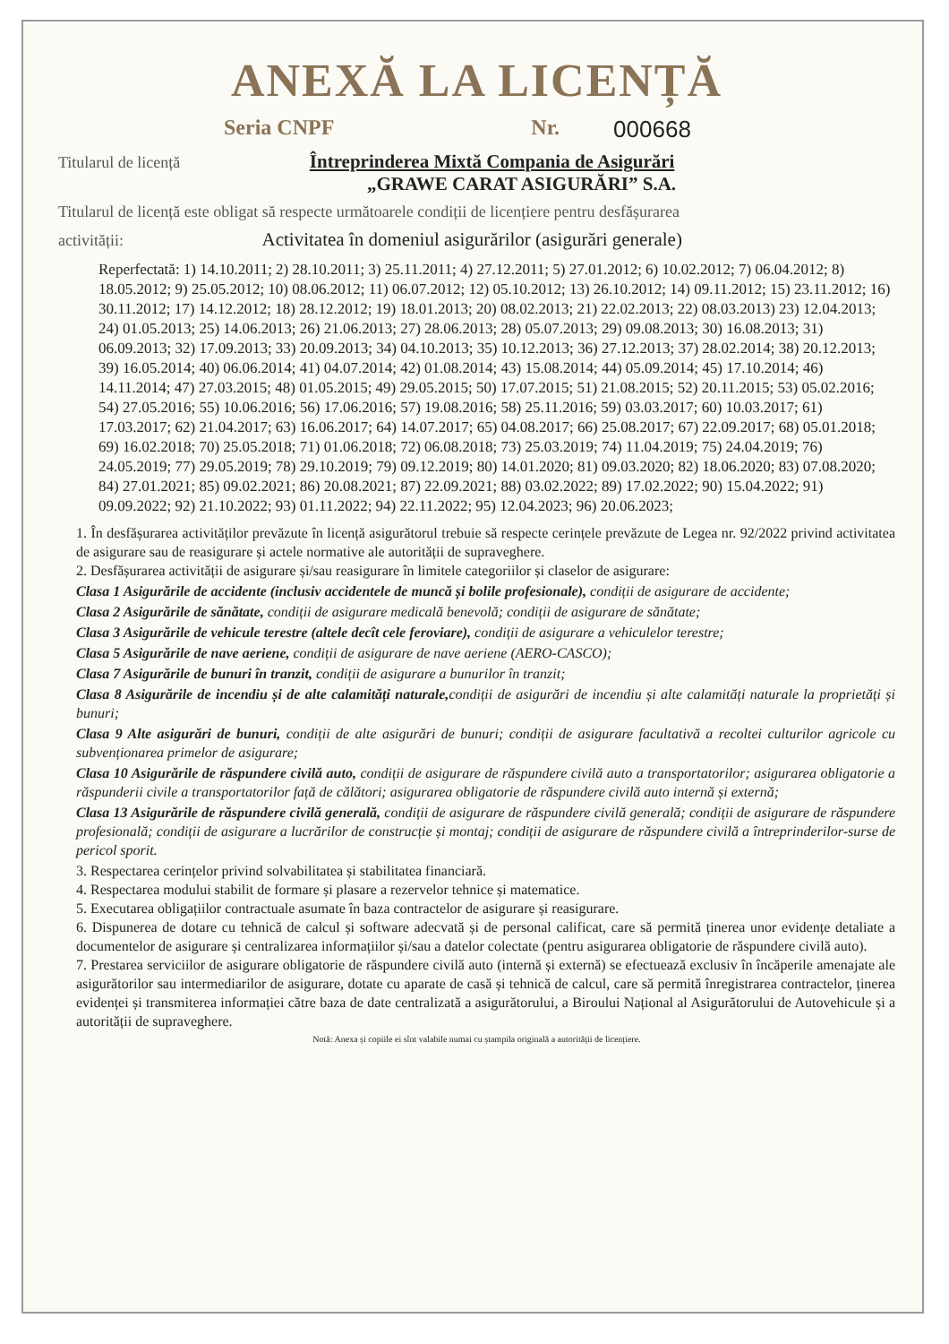ANEXĂ LA LICENȚĂ
Seria CNPF Nr. 000668
Titularul de licență Întreprinderea Mixtă Compania de Asigurări
„GRAWE CARAT ASIGURĂRI” S.A.
Titularul de licență este obligat să respecte următoarele condiții de licențiere pentru desfășurarea
activității: Activitatea în domeniul asigurărilor (asigurări generale)
Reperfectată: 1) 14.10.2011; 2) 28.10.2011; 3) 25.11.2011; 4) 27.12.2011; 5) 27.01.2012; 6) 10.02.2012; 7) 06.04.2012; 8) 18.05.2012; 9) 25.05.2012; 10) 08.06.2012; 11) 06.07.2012; 12) 05.10.2012; 13) 26.10.2012; 14) 09.11.2012; 15) 23.11.2012; 16) 30.11.2012; 17) 14.12.2012; 18) 28.12.2012; 19) 18.01.2013; 20) 08.02.2013; 21) 22.02.2013; 22) 08.03.2013) 23) 12.04.2013; 24) 01.05.2013; 25) 14.06.2013; 26) 21.06.2013; 27) 28.06.2013; 28) 05.07.2013; 29) 09.08.2013; 30) 16.08.2013; 31) 06.09.2013; 32) 17.09.2013; 33) 20.09.2013; 34) 04.10.2013; 35) 10.12.2013; 36) 27.12.2013; 37) 28.02.2014; 38) 20.12.2013; 39) 16.05.2014; 40) 06.06.2014; 41) 04.07.2014; 42) 01.08.2014; 43) 15.08.2014; 44) 05.09.2014; 45) 17.10.2014; 46) 14.11.2014; 47) 27.03.2015; 48) 01.05.2015; 49) 29.05.2015; 50) 17.07.2015; 51) 21.08.2015; 52) 20.11.2015; 53) 05.02.2016; 54) 27.05.2016; 55) 10.06.2016; 56) 17.06.2016; 57) 19.08.2016; 58) 25.11.2016; 59) 03.03.2017; 60) 10.03.2017; 61) 17.03.2017; 62) 21.04.2017; 63) 16.06.2017; 64) 14.07.2017; 65) 04.08.2017; 66) 25.08.2017; 67) 22.09.2017; 68) 05.01.2018; 69) 16.02.2018; 70) 25.05.2018; 71) 01.06.2018; 72) 06.08.2018; 73) 25.03.2019; 74) 11.04.2019; 75) 24.04.2019; 76) 24.05.2019; 77) 29.05.2019; 78) 29.10.2019; 79) 09.12.2019; 80) 14.01.2020; 81) 09.03.2020; 82) 18.06.2020; 83) 07.08.2020; 84) 27.01.2021; 85) 09.02.2021; 86) 20.08.2021; 87) 22.09.2021; 88) 03.02.2022; 89) 17.02.2022; 90) 15.04.2022; 91) 09.09.2022; 92) 21.10.2022; 93) 01.11.2022; 94) 22.11.2022; 95) 12.04.2023; 96) 20.06.2023;
1. În desfășurarea activităților prevăzute în licență asigurătorul trebuie să respecte cerințele prevăzute de Legea nr. 92/2022 privind activitatea de asigurare sau de reasigurare și actele normative ale autorității de supraveghere.
2. Desfășurarea activității de asigurare și/sau reasigurare în limitele categoriilor și claselor de asigurare:
Clasa 1 Asigurările de accidente (inclusiv accidentele de muncă și bolile profesionale), condiții de asigurare de accidente;
Clasa 2 Asigurările de sănătate, condiții de asigurare medicală benevolă; condiții de asigurare de sănătate;
Clasa 3 Asigurările de vehicule terestre (altele decît cele feroviare), condiții de asigurare a vehiculelor terestre;
Clasa 5 Asigurările de nave aeriene, condiții de asigurare de nave aeriene (AERO-CASCO);
Clasa 7 Asigurările de bunuri în tranzit, condiții de asigurare a bunurilor în tranzit;
Clasa 8 Asigurările de incendiu și de alte calamități naturale, condiții de asigurări de incendiu și alte calamități naturale la proprietăți și bunuri;
Clasa 9 Alte asigurări de bunuri, condiții de alte asigurări de bunuri; condiții de asigurare facultativă a recoltei culturilor agricole cu subvenționarea primelor de asigurare;
Clasa 10 Asigurările de răspundere civilă auto, condiții de asigurare de răspundere civilă auto a transportatorilor; asigurarea obligatorie a răspunderii civile a transportatorilor față de călători; asigurarea obligatorie de răspundere civilă auto internă și externă;
Clasa 13 Asigurările de răspundere civilă generală, condiții de asigurare de răspundere civilă generală; condiții de asigurare de răspundere profesională; condiții de asigurare a lucrărilor de construcție și montaj; condiții de asigurare de răspundere civilă a întreprinderilor-surse de pericol sporit.
3. Respectarea cerințelor privind solvabilitatea și stabilitatea financiară.
4. Respectarea modului stabilit de formare și plasare a rezervelor tehnice și matematice.
5. Executarea obligațiilor contractuale asumate în baza contractelor de asigurare și reasigurare.
6. Dispunerea de dotare cu tehnică de calcul și software adecvată și de personal calificat, care să permită ținerea unor evidențe detaliate a documentelor de asigurare și centralizarea informațiilor și/sau a datelor colectate (pentru asigurarea obligatorie de răspundere civilă auto).
7. Prestarea serviciilor de asigurare obligatorie de răspundere civilă auto (internă și externă) se efectuează exclusiv în încăperile amenajate ale asigurătorilor sau intermediarilor de asigurare, dotate cu aparate de casă și tehnică de calcul, care să permită înregistrarea contractelor, ținerea evidenței și transmiterea informației către baza de date centralizată a asigurătorului, a Biroului Național al Asigurătorului de Autovehicule și a autorității de supraveghere.
Notă: Anexa și copiile ei sînt valabile numai cu ștampila originală a autorității de licențiere.